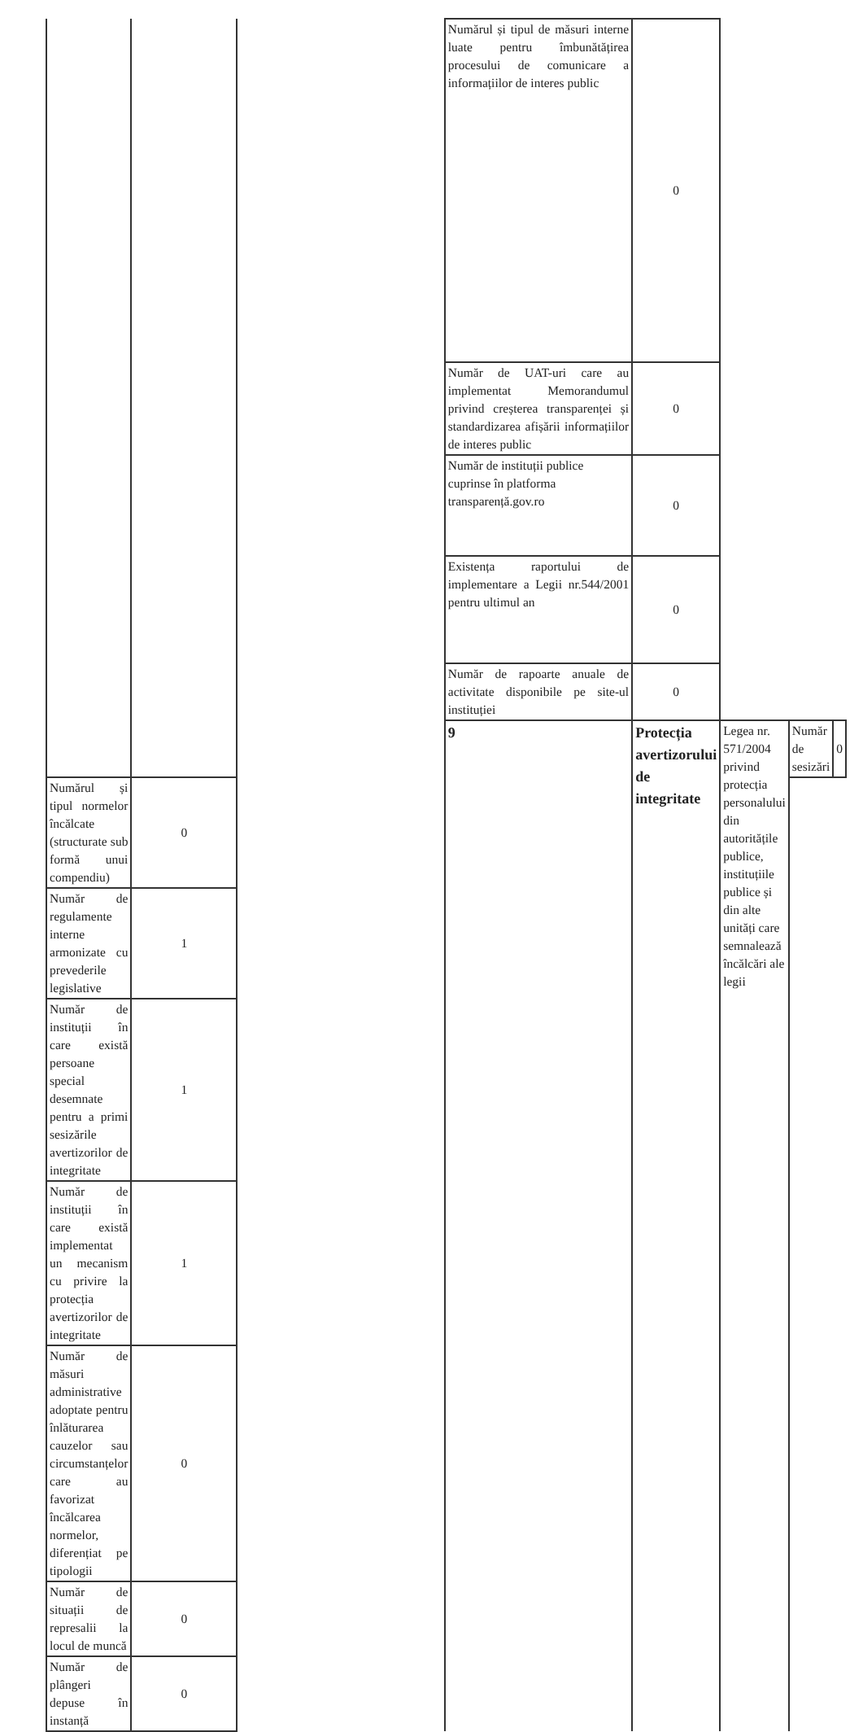| | | | Numărul și tipul de măsuri interne luate pentru îmbunătățirea procesului de comunicare a informațiilor de interes public | 0 | | | |
| | | | Număr de UAT-uri care au implementat Memorandumul privind creșterea transparenței și standardizarea afișării informațiilor de interes public | 0 | | | |
| | | | Număr de instituții publice cuprinse în platforma transparență.gov.ro | 0 | | | |
| | | | Existența raportului de implementare a Legii nr.544/2001 pentru ultimul an | 0 | | | |
| | | | Număr de rapoarte anuale de activitate disponibile pe site-ul instituției | 0 | | | |
| | | | 9 | Protecția avertizorului de integritate | Legea nr. 571/2004 privind protecția personalului din autoritățile publice, instituțiile publice și din alte unități care semnalează încălcări ale legii | Număr de sesizări | 0 |
| Numărul și tipul normelor încălcate (structurate sub formă unui compendiu) | 0 | | | | | | |
| Număr de regulamente interne armonizate cu prevederile legislative | 1 | | | | | | |
| Număr de instituții în care există persoane special desemnate pentru a primi sesizările avertizorilor de integritate | 1 | | | | | | |
| Număr de instituții în care există implementat un mecanism cu privire la protecția avertizorilor de integritate | 1 | | | | | | |
| Număr de măsuri administrative adoptate pentru înlăturarea cauzelor sau circumstanțelor care au favorizat încălcarea normelor, diferențiat pe tipologii | 0 | | | | | | |
| Număr de situații de represalii la locul de muncă | 0 | | | | | | |
| Număr de plângeri depuse în instanță | 0 | | | | | | |